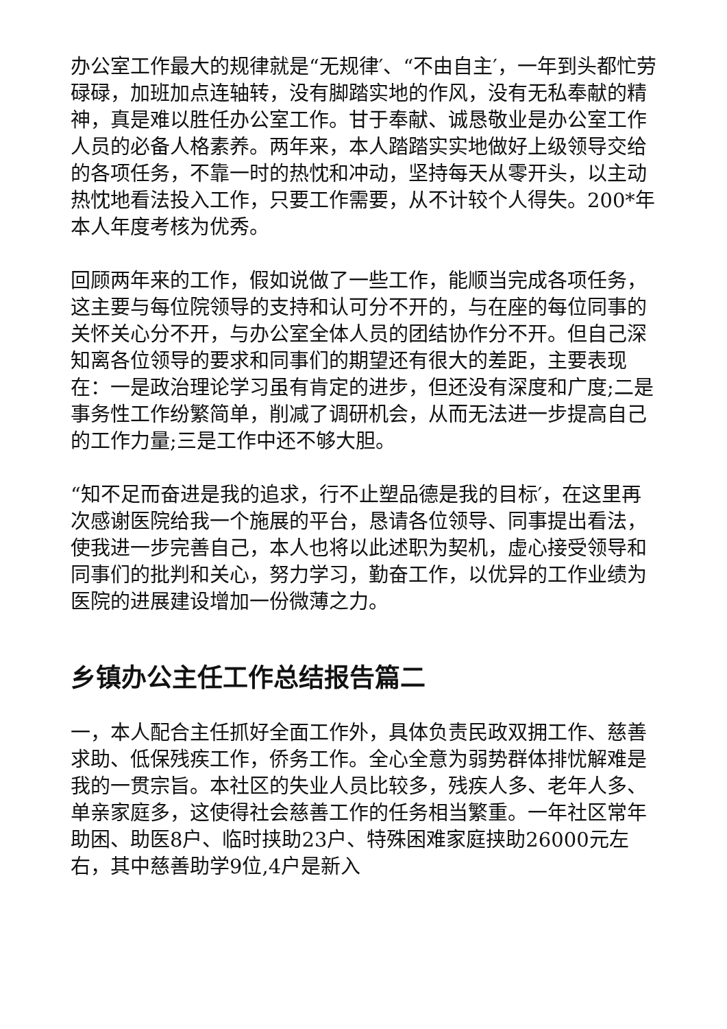办公室工作最大的规律就是“无规律′、“不由自主′，一年到头都忙劳碌碌，加班加点连轴转，没有脚踏实地的作风，没有无私奉献的精神，真是难以胜任办公室工作。甘于奉献、诚恳敬业是办公室工作人员的必备人格素养。两年来，本人踏踏实实地做好上级领导交给的各项任务，不靠一时的热忱和冲动，坚持每天从零开头，以主动热忱地看法投入工作，只要工作需要，从不计较个人得失。200*年本人年度考核为优秀。
回顾两年来的工作，假如说做了一些工作，能顺当完成各项任务，这主要与每位院领导的支持和认可分不开的，与在座的每位同事的关怀关心分不开，与办公室全体人员的团结协作分不开。但自己深知离各位领导的要求和同事们的期望还有很大的差距，主要表现在：一是政治理论学习虽有肯定的进步，但还没有深度和广度;二是事务性工作纷繁简单，削减了调研机会，从而无法进一步提高自己的工作力量;三是工作中还不够大胆。
“知不足而奋进是我的追求，行不止塑品德是我的目标′，在这里再次感谢医院给我一个施展的平台，恳请各位领导、同事提出看法，使我进一步完善自己，本人也将以此述职为契机，虚心接受领导和同事们的批判和关心，努力学习，勤奋工作，以优异的工作业绩为医院的进展建设增加一份微薄之力。
乡镇办公主任工作总结报告篇二
一，本人配合主任抓好全面工作外，具体负责民政双拥工作、慈善求助、低保残疾工作，侨务工作。全心全意为弱势群体排忧解难是我的一贯宗旨。本社区的失业人员比较多，残疾人多、老年人多、单亲家庭多，这使得社会慈善工作的任务相当繁重。一年社区常年助困、助医8户、临时挟助23户、特殊困难家庭挟助26000元左右，其中慈善助学9位,4户是新入